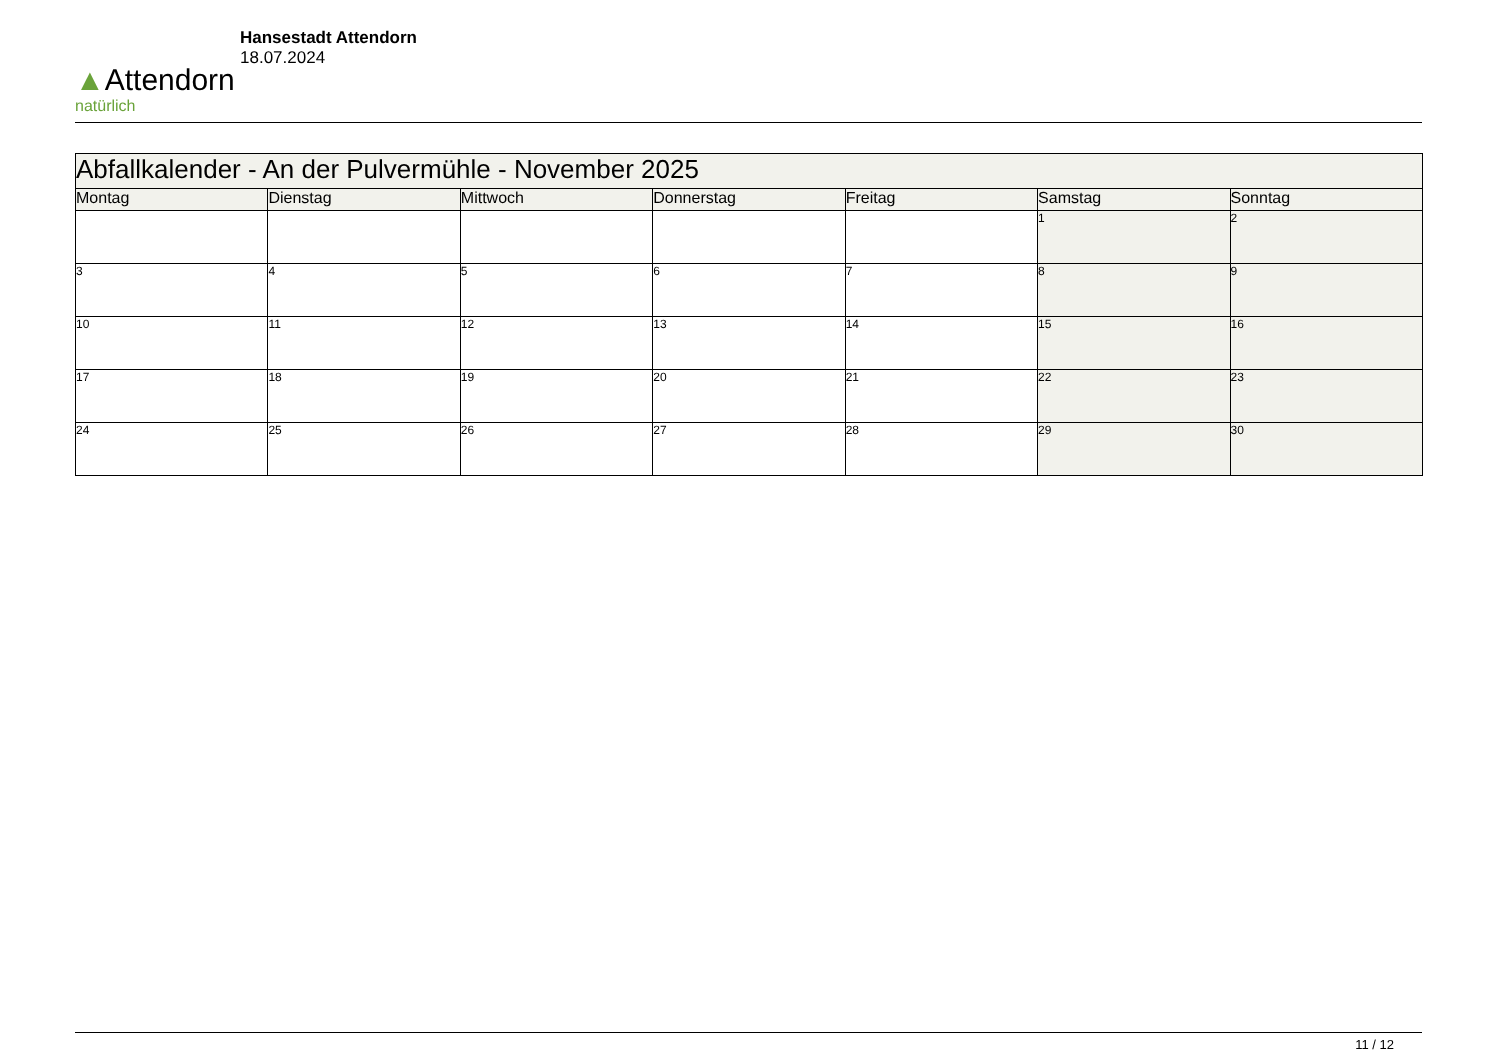▲Attendorn
natürlich
Hansestadt Attendorn
18.07.2024
| Abfallkalender - An der Pulvermühle - November 2025 | | | | | | |
| Montag | Dienstag | Mittwoch | Donnerstag | Freitag | Samstag | Sonntag |
| | | | | | 1 | 2 |
| 3 | 4 | 5 | 6 | 7 | 8 | 9 |
| 10 | 11 | 12 | 13 | 14 | 15 | 16 |
| 17 | 18 | 19 | 20 | 21 | 22 | 23 |
| 24 | 25 | 26 | 27 | 28 | 29 | 30 |
11 / 12